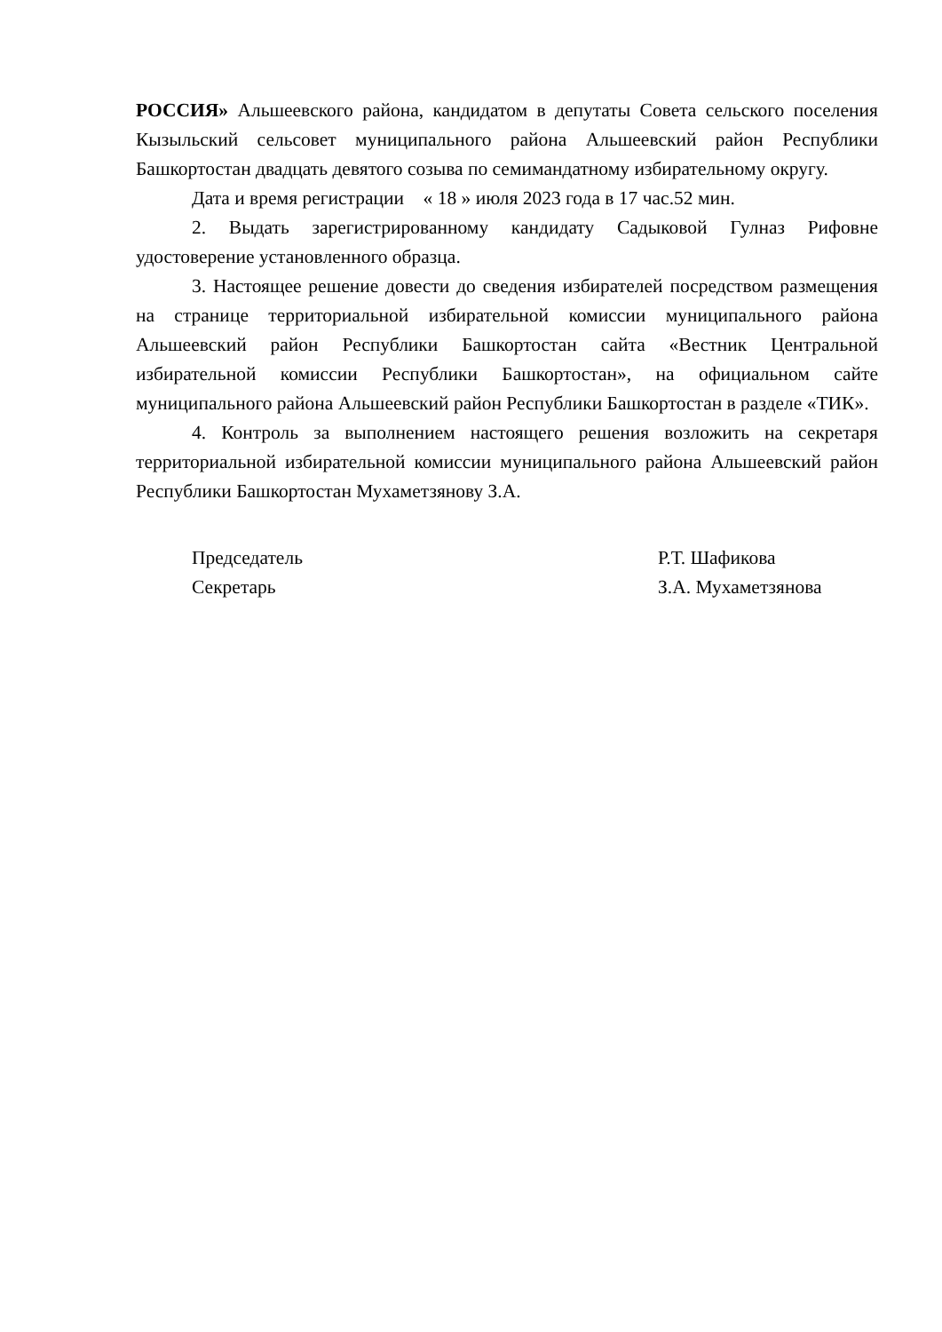РОССИЯ» Альшеевского района, кандидатом в депутаты Совета сельского поселения Кызыльский сельсовет муниципального района Альшеевский район Республики Башкортостан двадцать девятого созыва по семимандатному избирательному округу.
Дата и время регистрации « 18 » июля 2023 года в 17 час.52 мин.
2. Выдать зарегистрированному кандидату Садыковой Гулназ Рифовне удостоверение установленного образца.
3. Настоящее решение довести до сведения избирателей посредством размещения на странице территориальной избирательной комиссии муниципального района Альшеевский район Республики Башкортостан сайта «Вестник Центральной избирательной комиссии Республики Башкортостан», на официальном сайте муниципального района Альшеевский район Республики Башкортостан в разделе «ТИК».
4. Контроль за выполнением настоящего решения возложить на секретаря территориальной избирательной комиссии муниципального района Альшеевский район Республики Башкортостан Мухаметзянову З.А.
Председатель Р.Т. Шафикова
Секретарь З.А. Мухаметзянова